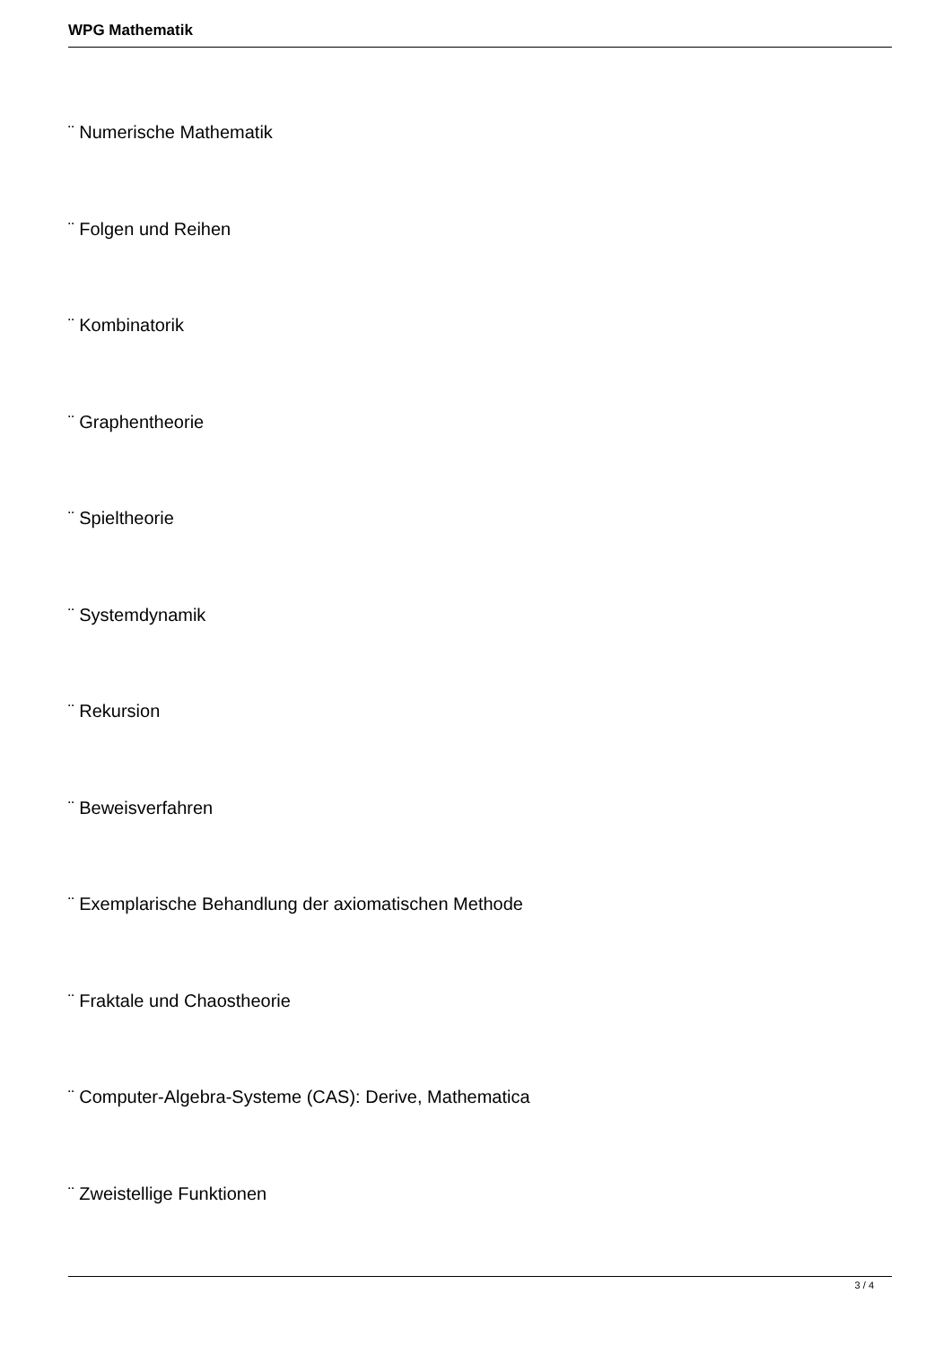WPG Mathematik
¨ Numerische Mathematik
¨ Folgen und Reihen
¨ Kombinatorik
¨ Graphentheorie
¨ Spieltheorie
¨ Systemdynamik
¨ Rekursion
¨ Beweisverfahren
¨ Exemplarische Behandlung der axiomatischen Methode
¨ Fraktale und Chaostheorie
¨ Computer-Algebra-Systeme (CAS): Derive, Mathematica
¨ Zweistellige Funktionen
3 / 4